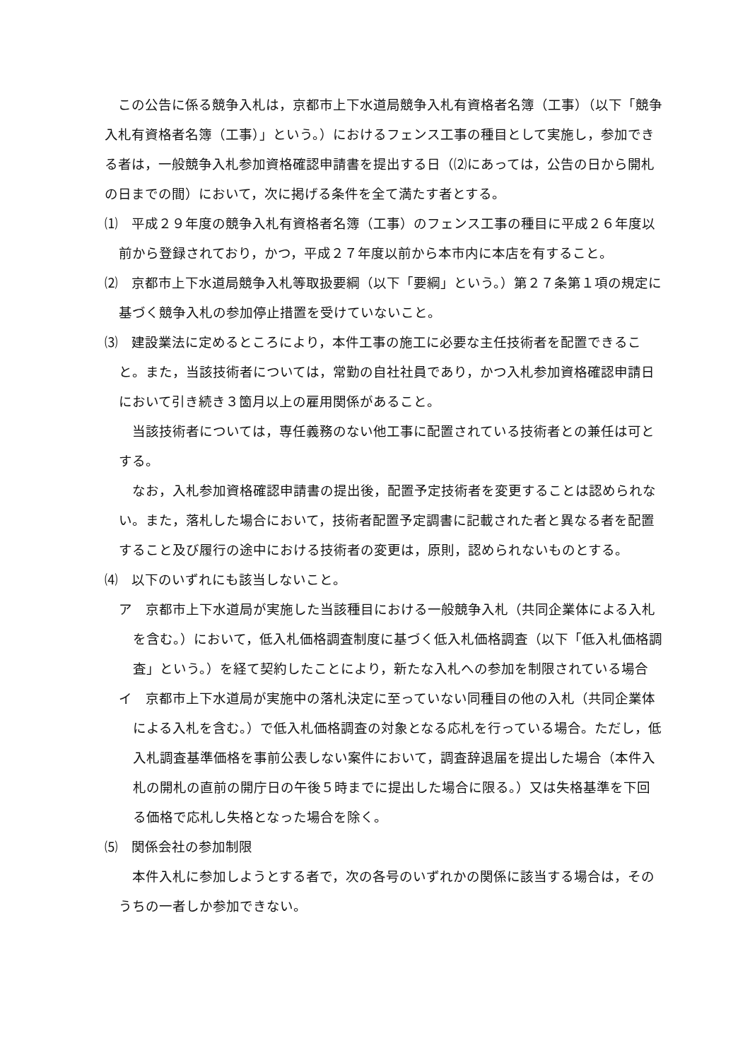この公告に係る競争入札は，京都市上下水道局競争入札有資格者名簿（工事）（以下「競争入札有資格者名簿（工事）」という。）におけるフェンス工事の種目として実施し，参加できる者は，一般競争入札参加資格確認申請書を提出する日（⑵にあっては，公告の日から開札の日までの間）において，次に掲げる条件を全て満たす者とする。
⑴　平成２９年度の競争入札有資格者名簿（工事）のフェンス工事の種目に平成２６年度以前から登録されており，かつ，平成２７年度以前から本市内に本店を有すること。
⑵　京都市上下水道局競争入札等取扱要綱（以下「要綱」という。）第２７条第１項の規定に基づく競争入札の参加停止措置を受けていないこと。
⑶　建設業法に定めるところにより，本件工事の施工に必要な主任技術者を配置できること。また，当該技術者については，常勤の自社社員であり，かつ入札参加資格確認申請日において引き続き３箇月以上の雇用関係があること。
当該技術者については，専任義務のない他工事に配置されている技術者との兼任は可とする。
なお，入札参加資格確認申請書の提出後，配置予定技術者を変更することは認められない。また，落札した場合において，技術者配置予定調書に記載された者と異なる者を配置すること及び履行の途中における技術者の変更は，原則，認められないものとする。
⑷　以下のいずれにも該当しないこと。
ア　京都市上下水道局が実施した当該種目における一般競争入札（共同企業体による入札を含む。）において，低入札価格調査制度に基づく低入札価格調査（以下「低入札価格調査」という。）を経て契約したことにより，新たな入札への参加を制限されている場合
イ　京都市上下水道局が実施中の落札決定に至っていない同種目の他の入札（共同企業体による入札を含む。）で低入札価格調査の対象となる応札を行っている場合。ただし，低入札調査基準価格を事前公表しない案件において，調査辞退届を提出した場合（本件入札の開札の直前の開庁日の午後５時までに提出した場合に限る。）又は失格基準を下回る価格で応札し失格となった場合を除く。
⑸　関係会社の参加制限
本件入札に参加しようとする者で，次の各号のいずれかの関係に該当する場合は，そのうちの一者しか参加できない。